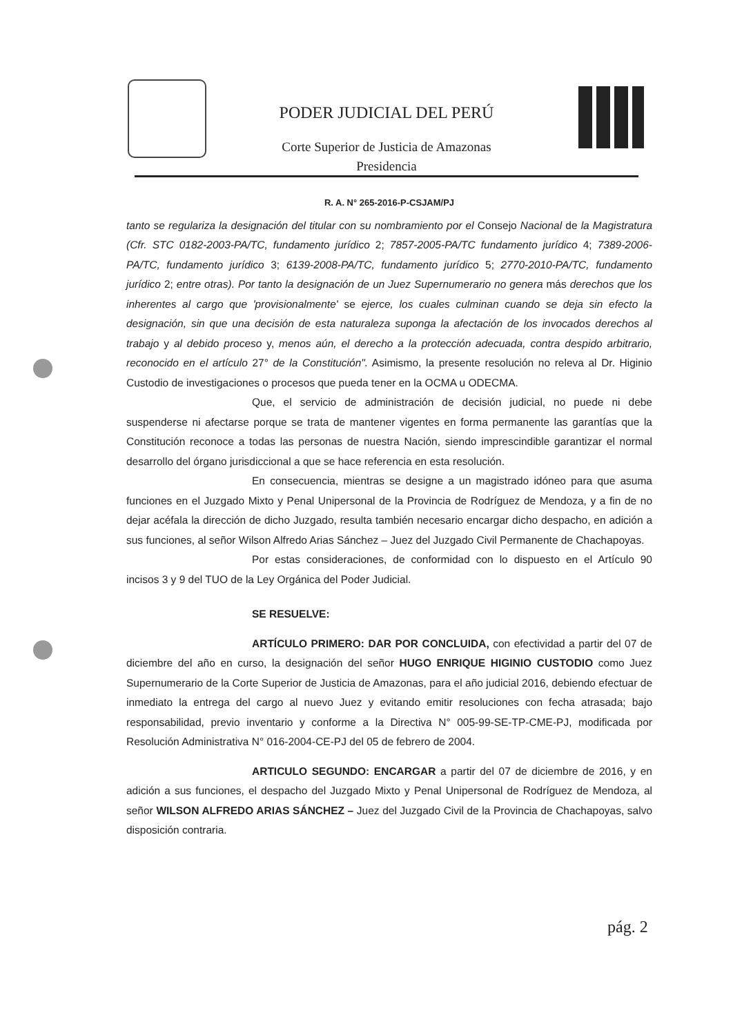PODER JUDICIAL DEL PERÚ
Corte Superior de Justicia de Amazonas
Presidencia
R. A. N° 265-2016-P-CSJAM/PJ
tanto se regulariza la designación del titular con su nombramiento por el Consejo Nacional de la Magistratura (Cfr. STC 0182-2003-PA/TC, fundamento jurídico 2; 7857-2005-PA/TC fundamento jurídico 4; 7389-2006-PA/TC, fundamento jurídico 3; 6139-2008-PA/TC, fundamento jurídico 5; 2770-2010-PA/TC, fundamento jurídico 2; entre otras). Por tanto la designación de un Juez Supernumerario no genera más derechos que los inherentes al cargo que 'provisionalmente' se ejerce, los cuales culminan cuando se deja sin efecto la designación, sin que una decisión de esta naturaleza suponga la afectación de los invocados derechos al trabajo y al debido proceso y, menos aún, el derecho a la protección adecuada, contra despido arbitrario, reconocido en el artículo 27° de la Constitución". Asimismo, la presente resolución no releva al Dr. Higinio Custodio de investigaciones o procesos que pueda tener en la OCMA u ODECMA.
Que, el servicio de administración de decisión judicial, no puede ni debe suspenderse ni afectarse porque se trata de mantener vigentes en forma permanente las garantías que la Constitución reconoce a todas las personas de nuestra Nación, siendo imprescindible garantizar el normal desarrollo del órgano jurisdiccional a que se hace referencia en esta resolución.
En consecuencia, mientras se designe a un magistrado idóneo para que asuma funciones en el Juzgado Mixto y Penal Unipersonal de la Provincia de Rodríguez de Mendoza, y a fin de no dejar acéfala la dirección de dicho Juzgado, resulta también necesario encargar dicho despacho, en adición a sus funciones, al señor Wilson Alfredo Arias Sánchez – Juez del Juzgado Civil Permanente de Chachapoyas.
Por estas consideraciones, de conformidad con lo dispuesto en el Artículo 90 incisos 3 y 9 del TUO de la Ley Orgánica del Poder Judicial.
SE RESUELVE:
ARTÍCULO PRIMERO: DAR POR CONCLUIDA, con efectividad a partir del 07 de diciembre del año en curso, la designación del señor HUGO ENRIQUE HIGINIO CUSTODIO como Juez Supernumerario de la Corte Superior de Justicia de Amazonas, para el año judicial 2016, debiendo efectuar de inmediato la entrega del cargo al nuevo Juez y evitando emitir resoluciones con fecha atrasada; bajo responsabilidad, previo inventario y conforme a la Directiva N° 005-99-SE-TP-CME-PJ, modificada por Resolución Administrativa N° 016-2004-CE-PJ del 05 de febrero de 2004.
ARTICULO SEGUNDO: ENCARGAR a partir del 07 de diciembre de 2016, y en adición a sus funciones, el despacho del Juzgado Mixto y Penal Unipersonal de Rodríguez de Mendoza, al señor WILSON ALFREDO ARIAS SÁNCHEZ – Juez del Juzgado Civil de la Provincia de Chachapoyas, salvo disposición contraria.
pág. 2